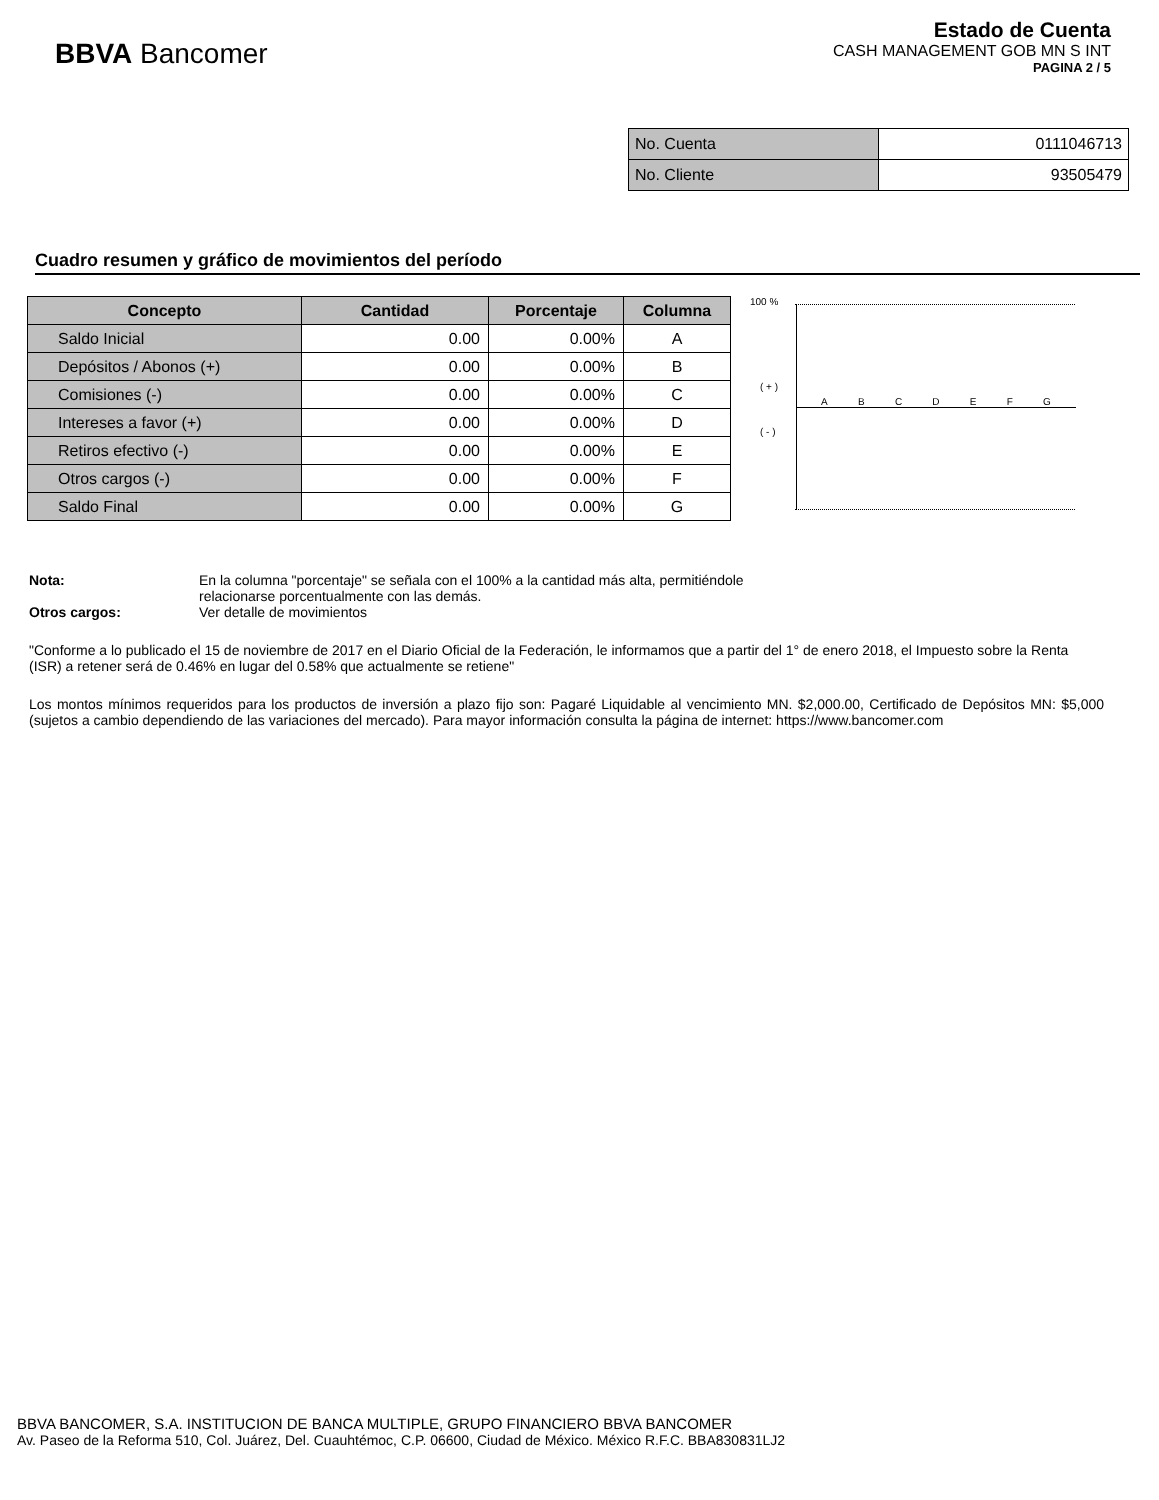BBVA Bancomer
Estado de Cuenta
CASH MANAGEMENT GOB MN S INT
PAGINA 2 / 5
| No. Cuenta | 0111046713 |
| No. Cliente | 93505479 |
Cuadro resumen y gráfico de movimientos del período
| Concepto | Cantidad | Porcentaje | Columna |
| --- | --- | --- | --- |
| Saldo Inicial | 0.00 | 0.00% | A |
| Depósitos / Abonos (+) | 0.00 | 0.00% | B |
| Comisiones (-) | 0.00 | 0.00% | C |
| Intereses a favor (+) | 0.00 | 0.00% | D |
| Retiros efectivo (-) | 0.00 | 0.00% | E |
| Otros cargos (-) | 0.00 | 0.00% | F |
| Saldo Final | 0.00 | 0.00% | G |
100 %
( + )
( - )
A B C D E F G
| Nota: | En la columna "porcentaje" se señala con el 100% a la cantidad más alta, permitiéndole relacionarse porcentualmente con las demás. |
| Otros cargos: | Ver detalle de movimientos |
"Conforme a lo publicado el 15 de noviembre de 2017 en el Diario Oficial de la Federación, le informamos que a partir del 1° de enero 2018, el Impuesto sobre la Renta (ISR) a retener será de 0.46% en lugar del 0.58% que actualmente se retiene"
Los montos mínimos requeridos para los productos de inversión a plazo fijo son: Pagaré Liquidable al vencimiento MN. $2,000.00, Certificado de Depósitos MN: $5,000 (sujetos a cambio dependiendo de las variaciones del mercado). Para mayor información consulta la página de internet: https://www.bancomer.com
BBVA BANCOMER, S.A. INSTITUCION DE BANCA MULTIPLE, GRUPO FINANCIERO BBVA BANCOMER
Av. Paseo de la Reforma 510, Col. Juárez, Del. Cuauhtémoc, C.P. 06600, Ciudad de México. México R.F.C. BBA830831LJ2